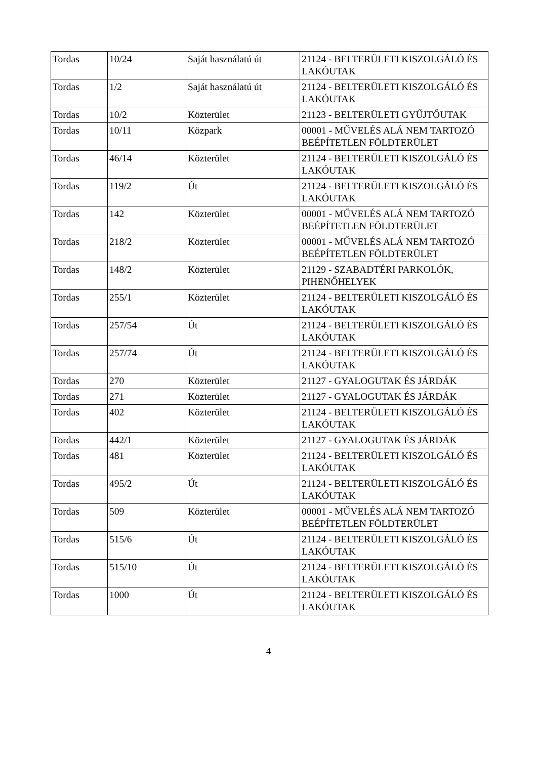| Tordas | 10/24 | Saját használatú út | 21124 - BELTERÜLETI KISZOLGÁLÓ ÉS LAKÓUTAK |
| Tordas | 1/2 | Saját használatú út | 21124 - BELTERÜLETI KISZOLGÁLÓ ÉS LAKÓUTAK |
| Tordas | 10/2 | Közterület | 21123 - BELTERÜLETI GYŰJTŐUTAK |
| Tordas | 10/11 | Közpark | 00001 - MŰVELÉS ALÁ NEM TARTOZÓ BEÉPÍTETLEN FÖLDTERÜLET |
| Tordas | 46/14 | Közterület | 21124 - BELTERÜLETI KISZOLGÁLÓ ÉS LAKÓUTAK |
| Tordas | 119/2 | Út | 21124 - BELTERÜLETI KISZOLGÁLÓ ÉS LAKÓUTAK |
| Tordas | 142 | Közterület | 00001 - MŰVELÉS ALÁ NEM TARTOZÓ BEÉPÍTETLEN FÖLDTERÜLET |
| Tordas | 218/2 | Közterület | 00001 - MŰVELÉS ALÁ NEM TARTOZÓ BEÉPÍTETLEN FÖLDTERÜLET |
| Tordas | 148/2 | Közterület | 21129 - SZABADTÉRI PARKOLÓK, PIHENŐHELYEK |
| Tordas | 255/1 | Közterület | 21124 - BELTERÜLETI KISZOLGÁLÓ ÉS LAKÓUTAK |
| Tordas | 257/54 | Út | 21124 - BELTERÜLETI KISZOLGÁLÓ ÉS LAKÓUTAK |
| Tordas | 257/74 | Út | 21124 - BELTERÜLETI KISZOLGÁLÓ ÉS LAKÓUTAK |
| Tordas | 270 | Közterület | 21127 - GYALOGUTAK ÉS JÁRDÁK |
| Tordas | 271 | Közterület | 21127 - GYALOGUTAK ÉS JÁRDÁK |
| Tordas | 402 | Közterület | 21124 - BELTERÜLETI KISZOLGÁLÓ ÉS LAKÓUTAK |
| Tordas | 442/1 | Közterület | 21127 - GYALOGUTAK ÉS JÁRDÁK |
| Tordas | 481 | Közterület | 21124 - BELTERÜLETI KISZOLGÁLÓ ÉS LAKÓUTAK |
| Tordas | 495/2 | Út | 21124 - BELTERÜLETI KISZOLGÁLÓ ÉS LAKÓUTAK |
| Tordas | 509 | Közterület | 00001 - MŰVELÉS ALÁ NEM TARTOZÓ BEÉPÍTETLEN FÖLDTERÜLET |
| Tordas | 515/6 | Út | 21124 - BELTERÜLETI KISZOLGÁLÓ ÉS LAKÓUTAK |
| Tordas | 515/10 | Út | 21124 - BELTERÜLETI KISZOLGÁLÓ ÉS LAKÓUTAK |
| Tordas | 1000 | Út | 21124 - BELTERÜLETI KISZOLGÁLÓ ÉS LAKÓUTAK |
4